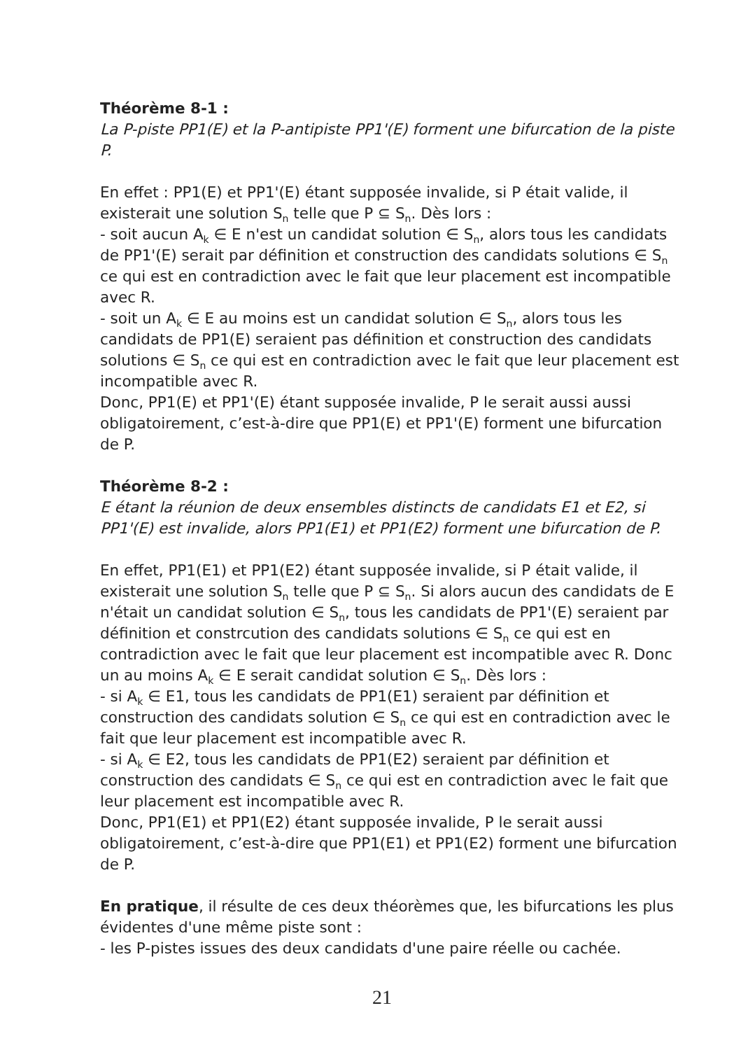Théorème 8-1 :
La P-piste PP1(E) et la P-antipiste PP1'(E) forment une bifurcation de la piste P.
En effet : PP1(E) et PP1'(E) étant supposée invalide, si P était valide, il existerait une solution S<sub>n</sub> telle que P ⊆ S<sub>n</sub>. Dès lors :
- soit aucun A<sub>k</sub> ∈ E n'est un candidat solution ∈ S<sub>n</sub>, alors tous les candidats de PP1'(E) serait par définition et construction des candidats solutions ∈ S<sub>n</sub> ce qui est en contradiction avec le fait que leur placement est incompatible avec R.
- soit un A<sub>k</sub> ∈ E au moins est un candidat solution ∈ S<sub>n</sub>, alors tous les candidats de PP1(E) seraient pas définition et construction des candidats solutions ∈ S<sub>n</sub> ce qui est en contradiction avec le fait que leur placement est incompatible avec R.
Donc, PP1(E) et PP1'(E) étant supposée invalide, P le serait aussi aussi obligatoirement, c’est-à-dire que PP1(E) et PP1'(E) forment une bifurcation de P.
Théorème 8-2 :
E étant la réunion de deux ensembles distincts de candidats E1 et E2, si PP1'(E) est invalide, alors PP1(E1) et PP1(E2) forment une bifurcation de P.
En effet, PP1(E1) et PP1(E2) étant supposée invalide, si P était valide, il existerait une solution S<sub>n</sub> telle que P ⊆ S<sub>n</sub>. Si alors aucun des candidats de E n'était un candidat solution ∈ S<sub>n</sub>, tous les candidats de PP1'(E) seraient par définition et constrcution des candidats solutions ∈ S<sub>n</sub> ce qui est en contradiction avec le fait que leur placement est incompatible avec R. Donc un au moins A<sub>k</sub> ∈ E serait candidat solution ∈ S<sub>n</sub>. Dès lors :
- si A<sub>k</sub> ∈ E1, tous les candidats de PP1(E1) seraient par définition et construction des candidats solution ∈ S<sub>n</sub> ce qui est en contradiction avec le fait que leur placement est incompatible avec R.
- si A<sub>k</sub> ∈ E2, tous les candidats de PP1(E2) seraient par définition et construction des candidats ∈ S<sub>n</sub> ce qui est en contradiction avec le fait que leur placement est incompatible avec R.
Donc, PP1(E1) et PP1(E2) étant supposée invalide, P le serait aussi obligatoirement, c’est-à-dire que PP1(E1) et PP1(E2) forment une bifurcation de P.
En pratique, il résulte de ces deux théorèmes que, les bifurcations les plus évidentes d'une même piste sont :
- les P-pistes issues des deux candidats d'une paire réelle ou cachée.
21